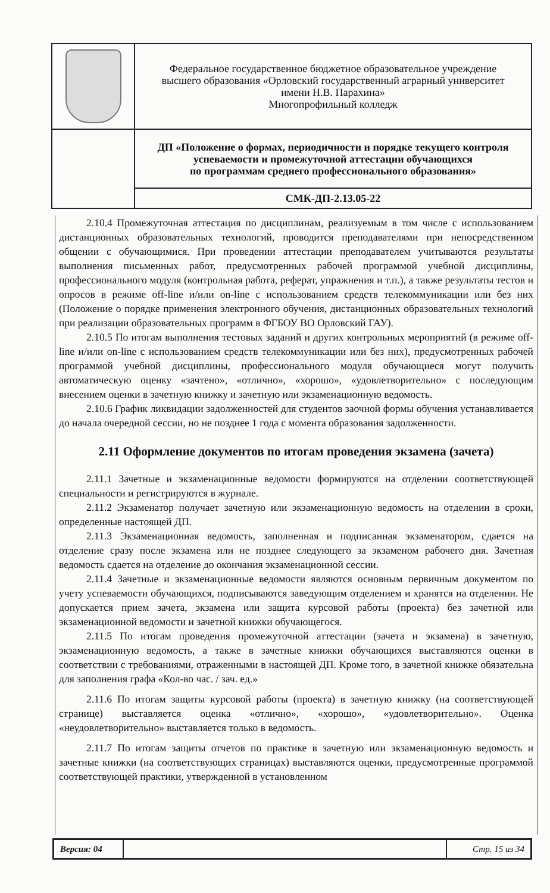| | Федеральное государственное бюджетное образовательное учреждение высшего образования «Орловский государственный аграрный университет имени Н.В. Парахина» Многопрофильный колледж |
| | ДП «Положение о формах, периодичности и порядке текущего контроля успеваемости и промежуточной аттестации обучающихся по программам среднего профессионального образования» |
| | СМК-ДП-2.13.05-22 |
2.10.4 Промежуточная аттестация по дисциплинам, реализуемым в том числе с использованием дистанционных образовательных технологий, проводится преподавателями при непосредственном общении с обучающимися. При проведении аттестации преподавателем учитываются результаты выполнения письменных работ, предусмотренных рабочей программой учебной дисциплины, профессионального модуля (контрольная работа, реферат, упражнения и т.п.), а также результаты тестов и опросов в режиме off-line и/или on-line с использованием средств телекоммуникации или без них (Положение о порядке применения электронного обучения, дистанционных образовательных технологий при реализации образовательных программ в ФГБОУ ВО Орловский ГАУ).
2.10.5 По итогам выполнения тестовых заданий и других контрольных мероприятий (в режиме off-line и/или on-line с использованием средств телекоммуникации или без них), предусмотренных рабочей программой учебной дисциплины, профессионального модуля обучающиеся могут получить автоматическую оценку «зачтено», «отлично», «хорошо», «удовлетворительно» с последующим внесением оценки в зачетную книжку и зачетную или экзаменационную ведомость.
2.10.6 График ликвидации задолженностей для студентов заочной формы обучения устанавливается до начала очередной сессии, но не позднее 1 года с момента образования задолженности.
2.11 Оформление документов по итогам проведения экзамена (зачета)
2.11.1 Зачетные и экзаменационные ведомости формируются на отделении соответствующей специальности и регистрируются в журнале.
2.11.2 Экзаменатор получает зачетную или экзаменационную ведомость на отделении в сроки, определенные настоящей ДП.
2.11.3 Экзаменационная ведомость, заполненная и подписанная экзаменатором, сдается на отделение сразу после экзамена или не позднее следующего за экзаменом рабочего дня. Зачетная ведомость сдается на отделение до окончания экзаменационной сессии.
2.11.4 Зачетные и экзаменационные ведомости являются основным первичным документом по учету успеваемости обучающихся, подписываются заведующим отделением и хранятся на отделении. Не допускается прием зачета, экзамена или защита курсовой работы (проекта) без зачетной или экзаменационной ведомости и зачетной книжки обучающегося.
2.11.5 По итогам проведения промежуточной аттестации (зачета и экзамена) в зачетную, экзаменационную ведомость, а также в зачетные книжки обучающихся выставляются оценки в соответствии с требованиями, отраженными в настоящей ДП. Кроме того, в зачетной книжке обязательна для заполнения графа «Кол-во час. / зач. ед.»
2.11.6 По итогам защиты курсовой работы (проекта) в зачетную книжку (на соответствующей странице) выставляется оценка «отлично», «хорошо», «удовлетворительно». Оценка «неудовлетворительно» выставляется только в ведомость.
2.11.7 По итогам защиты отчетов по практике в зачетную или экзаменационную ведомость и зачетные книжки (на соответствующих страницах) выставляются оценки, предусмотренные программой соответствующей практики, утвержденной в установленном
| Версия: 04 | | Стр. 15 из 34 |